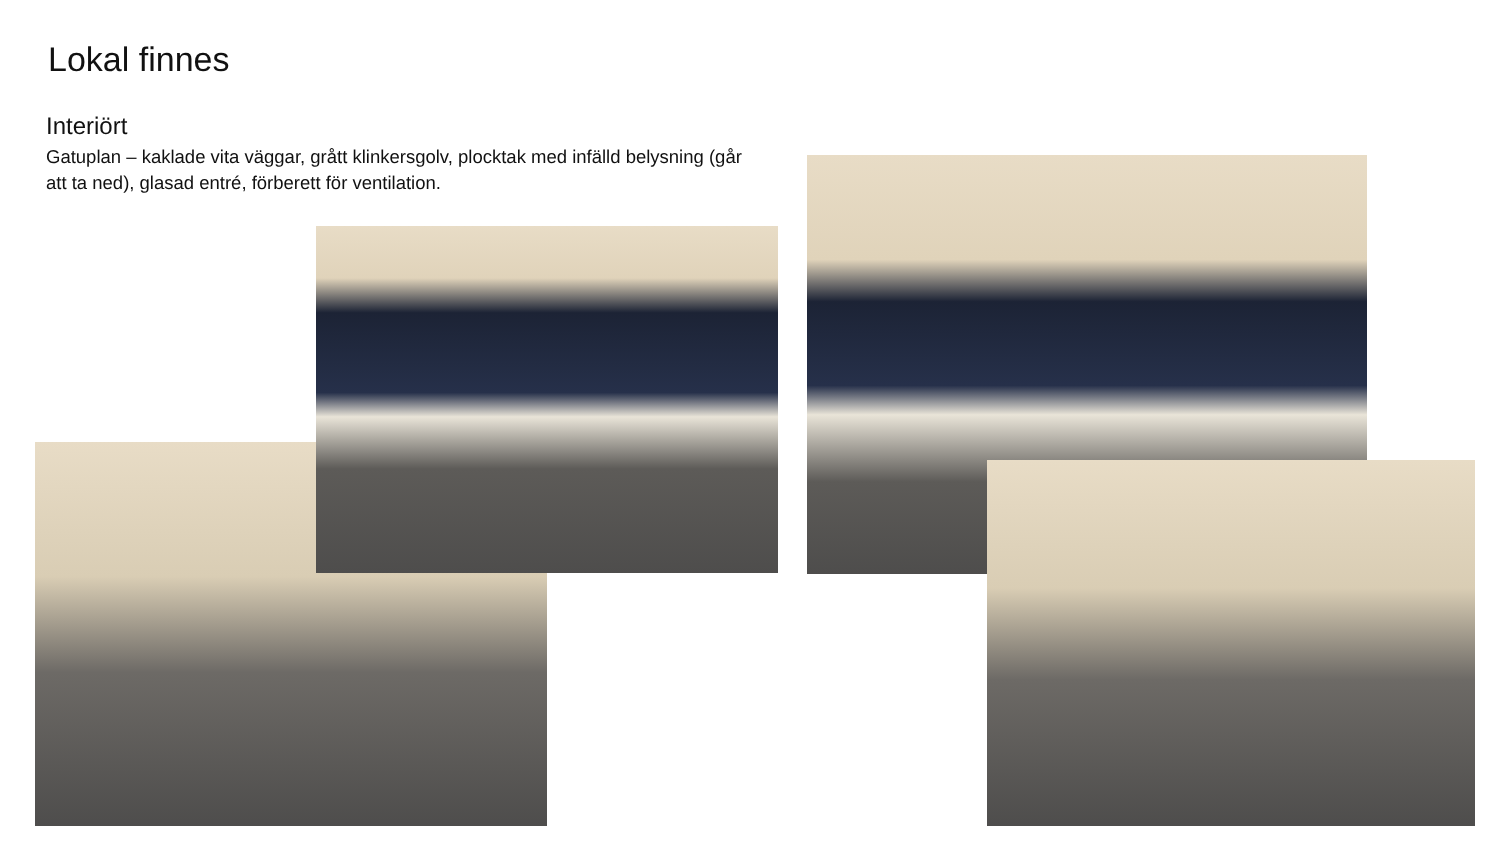Lokal finnes
Interiört
Gatuplan – kaklade vita väggar, grått klinkersgolv, plocktak med infälld belysning (går att ta ned), glasad entré, förberett för ventilation.